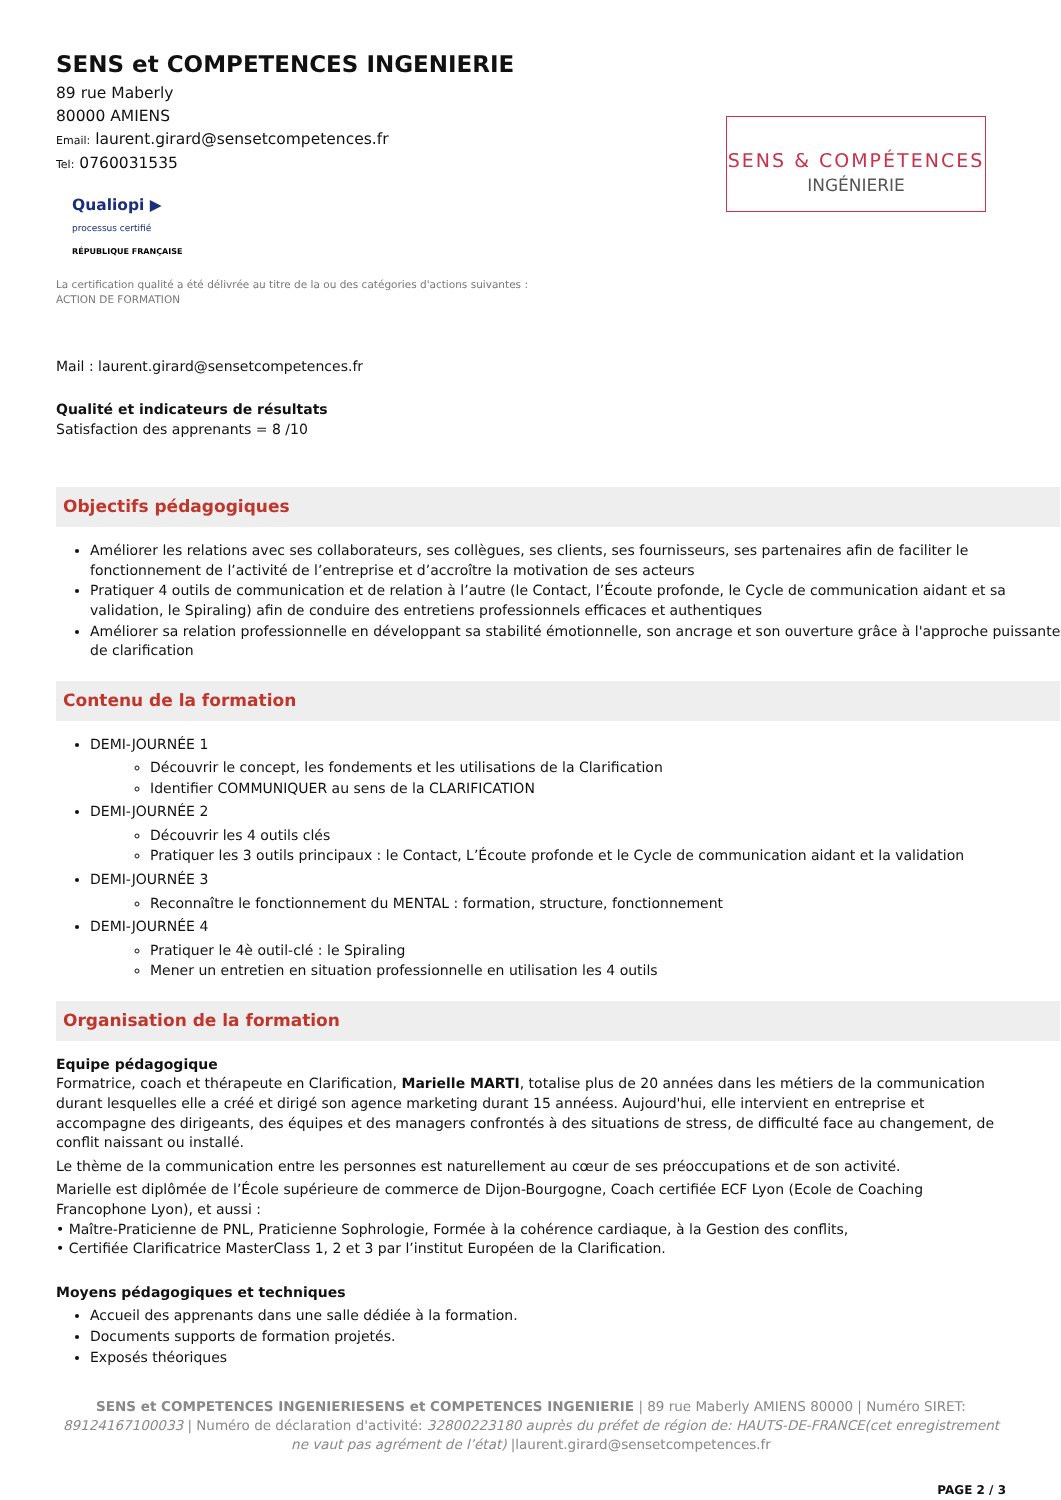SENS et COMPETENCES INGENIERIE
89 rue Maberly
80000 AMIENS
Email: laurent.girard@sensetcompetences.fr
Tel: 0760031535
Qualiopi ▶
processus certifié
RÉPUBLIQUE FRANÇAISE
SENS & COMPÉTENCES
INGÉNIERIE
La certification qualité a été délivrée au titre de la ou des catégories d'actions suivantes :
ACTION DE FORMATION
Mail : laurent.girard@sensetcompetences.fr
Qualité et indicateurs de résultats
Satisfaction des apprenants = 8 /10
Objectifs pédagogiques
Améliorer les relations avec ses collaborateurs, ses collègues, ses clients, ses fournisseurs, ses partenaires afin de faciliter le fonctionnement de l’activité de l’entreprise et d’accroître la motivation de ses acteurs
Pratiquer 4 outils de communication et de relation à l’autre (le Contact, l’Écoute profonde, le Cycle de communication aidant et sa validation, le Spiraling) afin de conduire des entretiens professionnels efficaces et authentiques
Améliorer sa relation professionnelle en développant sa stabilité émotionnelle, son ancrage et son ouverture grâce à l'approche puissante de clarification
Contenu de la formation
DEMI-JOURNÉE 1
Découvrir le concept, les fondements et les utilisations de la Clarification
Identifier COMMUNIQUER au sens de la CLARIFICATION
DEMI-JOURNÉE 2
Découvrir les 4 outils clés
Pratiquer les 3 outils principaux : le Contact, L’Écoute profonde et le Cycle de communication aidant et la validation
DEMI-JOURNÉE 3
Reconnaître le fonctionnement du MENTAL : formation, structure, fonctionnement
DEMI-JOURNÉE 4
Pratiquer le 4è outil-clé : le Spiraling
Mener un entretien en situation professionnelle en utilisation les 4 outils
Organisation de la formation
Equipe pédagogique
Formatrice, coach et thérapeute en Clarification, Marielle MARTI, totalise plus de 20 années dans les métiers de la communication durant lesquelles elle a créé et dirigé son agence marketing durant 15 annéess. Aujourd'hui, elle intervient en entreprise et accompagne des dirigeants, des équipes et des managers confrontés à des situations de stress, de difficulté face au changement, de conflit naissant ou installé.
Le thème de la communication entre les personnes est naturellement au cœur de ses préoccupations et de son activité.
Marielle est diplômée de l’École supérieure de commerce de Dijon-Bourgogne, Coach certifiée ECF Lyon (Ecole de Coaching Francophone Lyon), et aussi :
• Maître-Praticienne de PNL, Praticienne Sophrologie, Formée à la cohérence cardiaque, à la Gestion des conflits,
• Certifiée Clarificatrice MasterClass 1, 2 et 3 par l’institut Européen de la Clarification.
Moyens pédagogiques et techniques
Accueil des apprenants dans une salle dédiée à la formation.
Documents supports de formation projetés.
Exposés théoriques
SENS et COMPETENCES INGENIERIESENS et COMPETENCES INGENIERIE | 89 rue Maberly AMIENS 80000 | Numéro SIRET: 89124167100033 | Numéro de déclaration d'activité: 32800223180 auprès du préfet de région de: HAUTS-DE-FRANCE(cet enregistrement ne vaut pas agrément de l’état) |laurent.girard@sensetcompetences.fr
PAGE 2 / 3